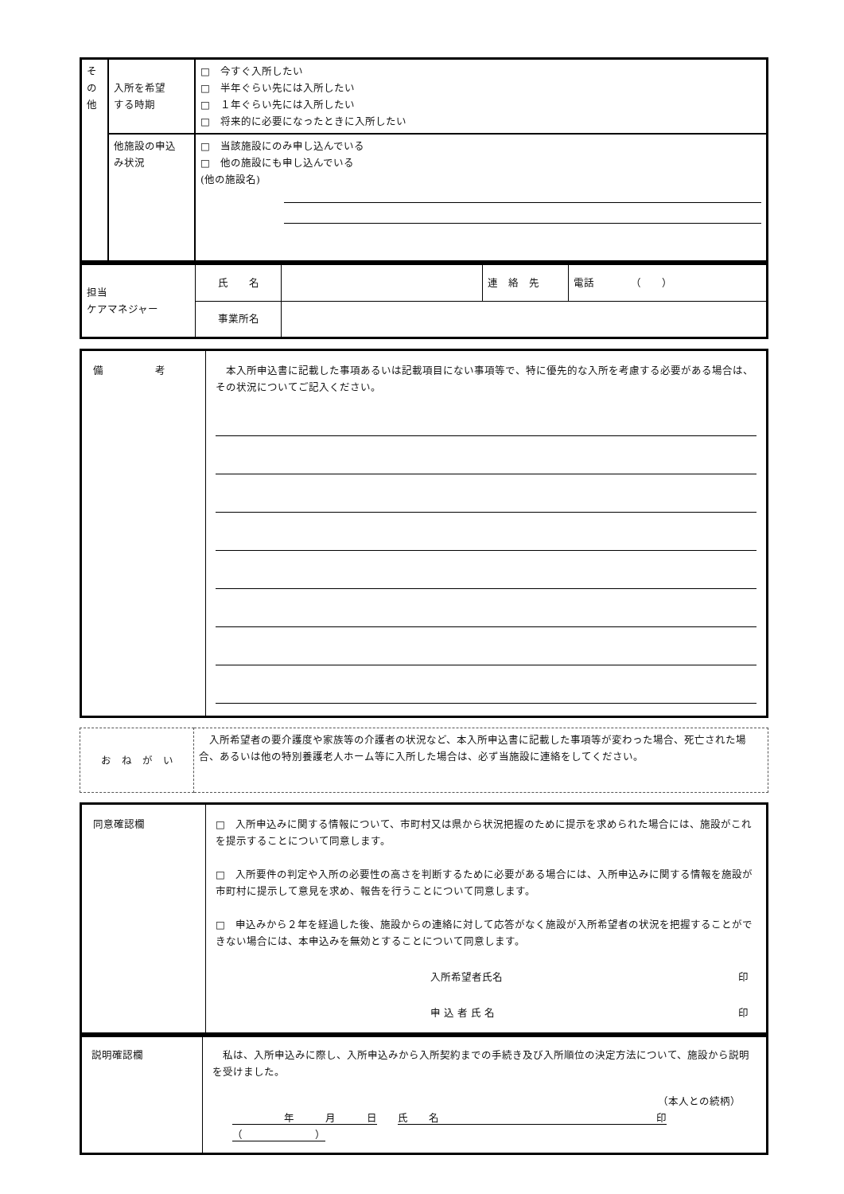| そ の 他 | 入所を希望 する時期 | □ 今すぐ入所したい □ 半年ぐらい先には入所したい □ １年ぐらい先には入所したい □ 将来的に必要になったときに入所したい |
| | 他施設の申込 み状況 | □ 当該施設にのみ申し込んでいる □ 他の施設にも申し込んでいる (他の施設名) |
| 担当 ケアマネジャー | 氏 名 | | 連 絡 先 | 電話 （ ） |
| | 事業所名 | | | |
| 備 考 | 本入所申込書に記載した事項あるいは記載項目にない事項等で、特に優先的な入所を考慮する必要がある場合は、その状況についてご記入ください。 |
| お ね が い | 入所希望者の要介護度や家族等の介護者の状況など、本入所申込書に記載した事項等が変わった場合、死亡された場合、あるいは他の特別養護老人ホーム等に入所した場合は、必ず当施設に連絡をしてください。 |
| 同意確認欄 | □ 入所申込みに関する情報について、市町村又は県から状況把握のために提示を求められた場合には、施設がこれを提示することについて同意します。 □ 入所要件の判定や入所の必要性の高さを判断するために必要がある場合には、入所申込みに関する情報を施設が市町村に提示して意見を求め、報告を行うことについて同意します。 □ 申込みから２年を経過した後、施設からの連絡に対して応答がなく施設が入所希望者の状況を把握することができない場合には、本申込みを無効とすることについて同意します。 入所希望者氏名 印 申 込 者 氏 名 印 |
| 説明確認欄 | 私は、入所申込みに際し、入所申込みから入所契約までの手続き及び入所順位の決定方法について、施設から説明を受けました。 （本人との続柄） 年 月 日 氏 名 印（ ） |